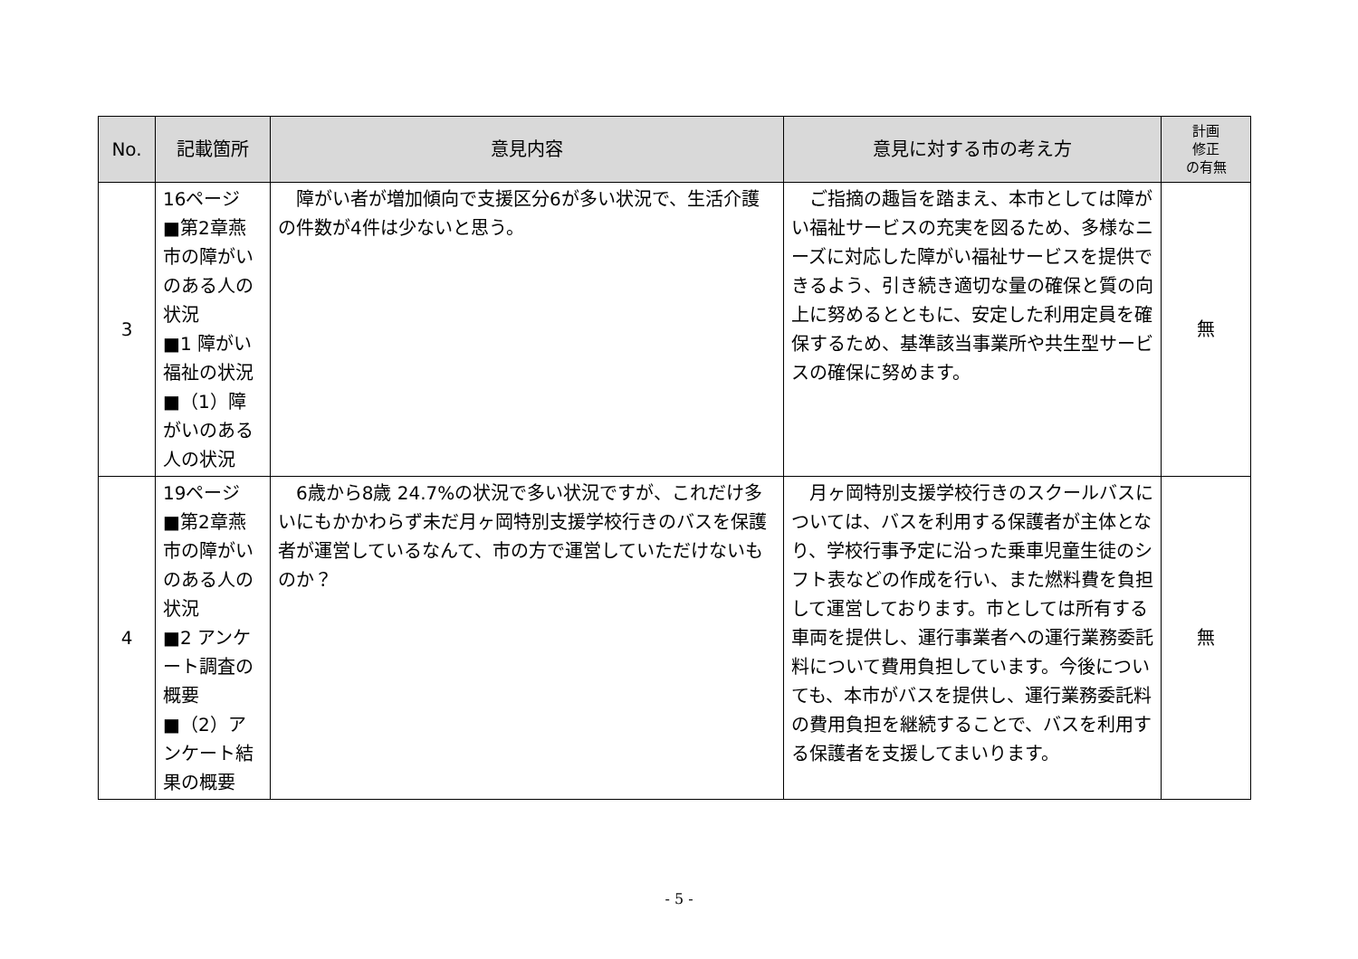| No. | 記載箇所 | 意見内容 | 意見に対する市の考え方 | 計画 修正 の有無 |
| --- | --- | --- | --- | --- |
| 3 | 16ページ ■第2章燕市の障がいのある人の状況 ■1 障がい福祉の状況 ■（1）障がいのある人の状況 | 障がい者が増加傾向で支援区分6が多い状況で、生活介護の件数が4件は少ないと思う。 | ご指摘の趣旨を踏まえ、本市としては障がい福祉サービスの充実を図るため、多様なニーズに対応した障がい福祉サービスを提供できるよう、引き続き適切な量の確保と質の向上に努めるとともに、安定した利用定員を確保するため、基準該当事業所や共生型サービスの確保に努めます。 | 無 |
| 4 | 19ページ ■第2章燕市の障がいのある人の状況 ■2 アンケート調査の概要 ■（2）アンケート結果の概要 | 6歳から8歳 24.7%の状況で多い状況ですが、これだけ多いにもかかわらず未だ月ヶ岡特別支援学校行きのバスを保護者が運営しているなんて、市の方で運営していただけないものか？ | 月ヶ岡特別支援学校行きのスクールバスについては、バスを利用する保護者が主体となり、学校行事予定に沿った乗車児童生徒のシフト表などの作成を行い、また燃料費を負担して運営しております。市としては所有する車両を提供し、運行事業者への運行業務委託料について費用負担しています。今後についても、本市がバスを提供し、運行業務委託料の費用負担を継続することで、バスを利用する保護者を支援してまいります。 | 無 |
- 5 -